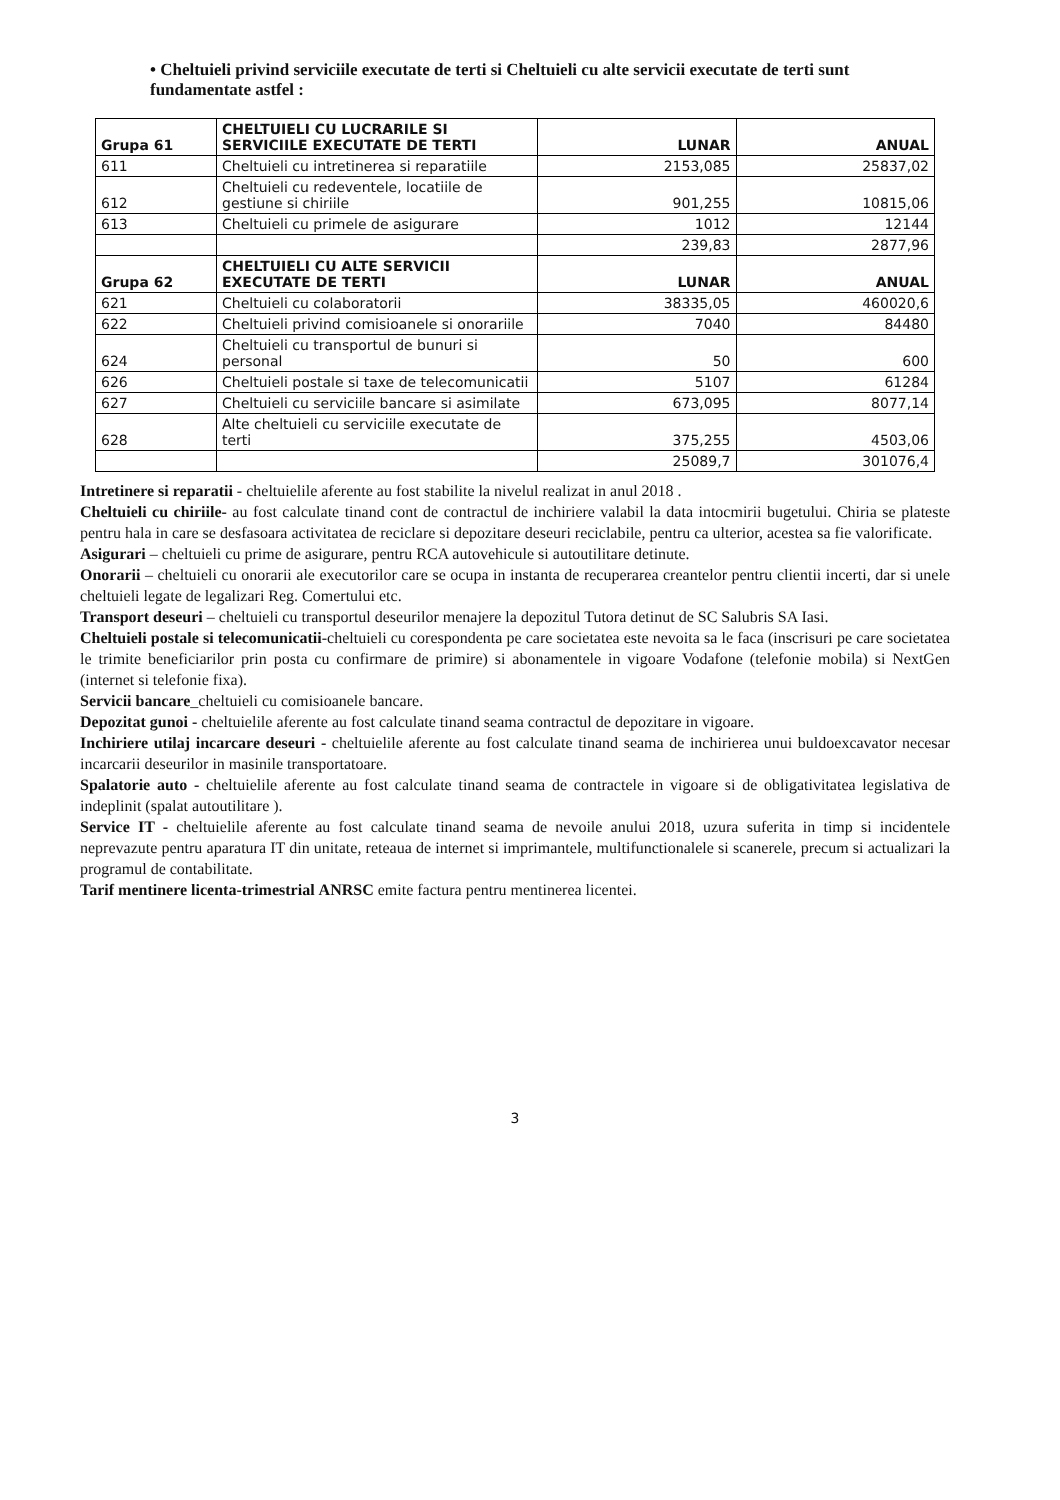• Cheltuieli privind serviciile executate de terti si Cheltuieli cu alte servicii executate de terti sunt fundamentate astfel :
| Grupa 61 | CHELTUIELI CU LUCRARILE SI SERVICIILE EXECUTATE DE TERTI | LUNAR | ANUAL |
| --- | --- | --- | --- |
| 611 | Cheltuieli cu intretinerea si reparatiile | 2153,085 | 25837,02 |
| 612 | Cheltuieli cu redeventele, locatiile de gestiune si chiriile | 901,255 | 10815,06 |
| 613 | Cheltuieli cu primele de asigurare | 1012 | 12144 |
| | | 239,83 | 2877,96 |
| Grupa 62 | CHELTUIELI CU ALTE SERVICII EXECUTATE DE TERTI | LUNAR | ANUAL |
| 621 | Cheltuieli cu colaboratorii | 38335,05 | 460020,6 |
| 622 | Cheltuieli privind comisioanele si onorariile | 7040 | 84480 |
| 624 | Cheltuieli cu transportul de bunuri si personal | 50 | 600 |
| 626 | Cheltuieli postale si taxe de telecomunicatii | 5107 | 61284 |
| 627 | Cheltuieli cu serviciile bancare si asimilate | 673,095 | 8077,14 |
| 628 | Alte cheltuieli cu serviciile executate de terti | 375,255 | 4503,06 |
| | | 25089,7 | 301076,4 |
Intretinere si reparatii - cheltuielile aferente au fost stabilite la nivelul realizat in anul 2018 .
Cheltuieli cu chiriile- au fost calculate tinand cont de contractul de inchiriere valabil la data intocmirii bugetului. Chiria se plateste pentru hala in care se desfasoara activitatea de reciclare si depozitare deseuri reciclabile, pentru ca ulterior, acestea sa fie valorificate.
Asigurari – cheltuieli cu prime de asigurare, pentru RCA autovehicule si autoutilitare detinute.
Onorarii – cheltuieli cu onorarii ale executorilor care se ocupa in instanta de recuperarea creantelor pentru clientii incerti, dar si unele cheltuieli legate de legalizari Reg. Comertului etc.
Transport deseuri – cheltuieli cu transportul deseurilor menajere la depozitul Tutora detinut de SC Salubris SA Iasi.
Cheltuieli postale si telecomunicatii-cheltuieli cu corespondenta pe care societatea este nevoita sa le faca (inscrisuri pe care societatea le trimite beneficiarilor prin posta cu confirmare de primire) si abonamentele in vigoare Vodafone (telefonie mobila) si NextGen (internet si telefonie fixa).
Servicii bancare_cheltuieli cu comisioanele bancare.
Depozitat gunoi - cheltuielile aferente au fost calculate tinand seama contractul de depozitare in vigoare.
Inchiriere utilaj incarcare deseuri - cheltuielile aferente au fost calculate tinand seama de inchirierea unui buldoexcavator necesar incarcarii deseurilor in masinile transportatoare.
Spalatorie auto - cheltuielile aferente au fost calculate tinand seama de contractele in vigoare si de obligativitatea legislativa de indeplinit (spalat autoutilitare ).
Service IT - cheltuielile aferente au fost calculate tinand seama de nevoile anului 2018, uzura suferita in timp si incidentele neprevazute pentru aparatura IT din unitate, reteaua de internet si imprimantele, multifunctionalele si scanerele, precum si actualizari la programul de contabilitate.
Tarif mentinere licenta-trimestrial ANRSC emite factura pentru mentinerea licentei.
3